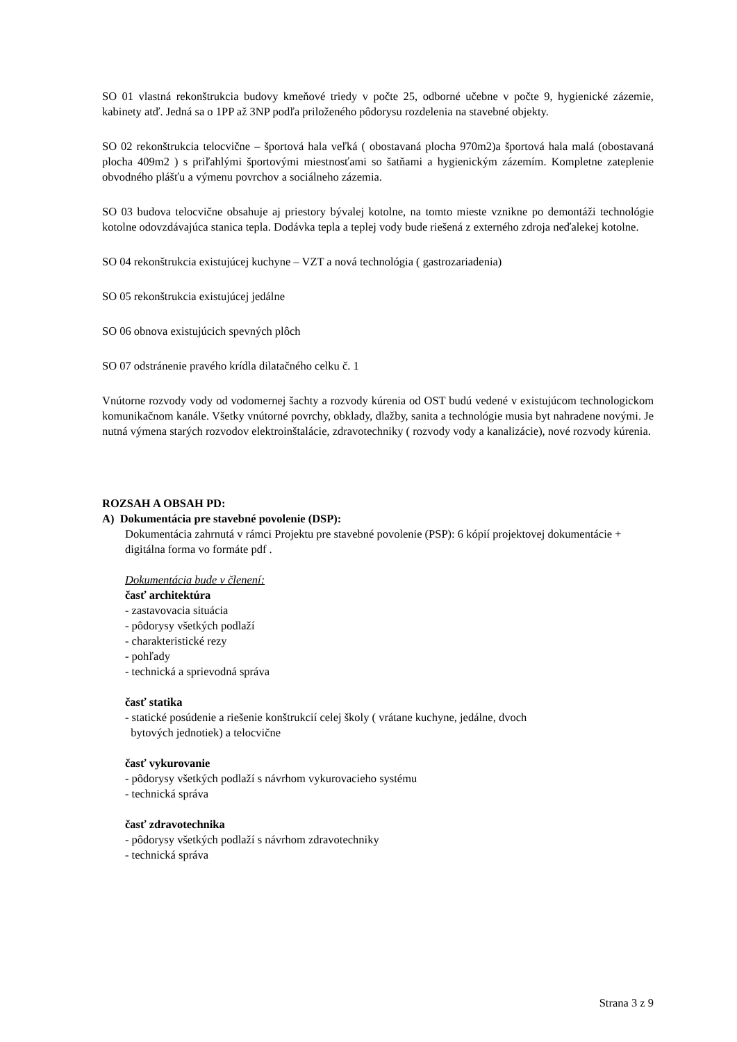SO 01 vlastná rekonštrukcia budovy kmeňové triedy v počte 25, odborné učebne v počte 9, hygienické zázemie, kabinety atď. Jedná sa o 1PP až 3NP podľa priloženého pôdorysu rozdelenia na stavebné objekty.
SO 02 rekonštrukcia telocvične – športová hala veľká ( obostavaná plocha 970m2)a športová hala malá (obostavaná plocha 409m2 ) s priľahlými športovými miestnosťami so šatňami a hygienickým zázemím. Kompletne zateplenie obvodného plášťu a výmenu povrchov a sociálneho zázemia.
SO 03 budova telocvične obsahuje aj priestory bývalej kotolne, na tomto mieste vznikne po demontáži technológie kotolne odovzdávajúca stanica tepla. Dodávka tepla a teplej vody bude riešená z externého zdroja neďalekej kotolne.
SO 04 rekonštrukcia existujúcej kuchyne – VZT a nová technológia ( gastrozariadenia)
SO 05 rekonštrukcia existujúcej jedálne
SO 06 obnova existujúcich spevných plôch
SO 07 odstránenie pravého krídla dilatačného celku č. 1
Vnútorne rozvody vody od vodomernej šachty a rozvody kúrenia od OST budú vedené v existujúcom technologickom komunikačnom kanále. Všetky vnútorné povrchy, obklady, dlažby, sanita a technológie musia byt nahradene novými. Je nutná výmena starých rozvodov elektroinštalácie, zdravotechniky ( rozvody vody a kanalizácie), nové rozvody kúrenia.
ROZSAH A OBSAH PD:
A) Dokumentácia pre stavebné povolenie (DSP):
Dokumentácia zahrnutá v rámci Projektu pre stavebné povolenie (PSP): 6 kópií projektovej dokumentácie + digitálna forma vo formáte pdf .
Dokumentácia bude v členení:
časť architektúra
- zastavovacia situácia
- pôdorysy všetkých podlaží
- charakteristické rezy
- pohľady
- technická a sprievodná správa
časť statika
- statické posúdenie a riešenie konštrukcií celej školy ( vrátane kuchyne, jedálne, dvoch
bytových jednotiek) a telocvične
časť vykurovanie
- pôdorysy všetkých podlaží s návrhom vykurovacieho systému
- technická správa
časť zdravotechnika
- pôdorysy všetkých podlaží s návrhom zdravotechniky
- technická správa
Strana 3 z 9